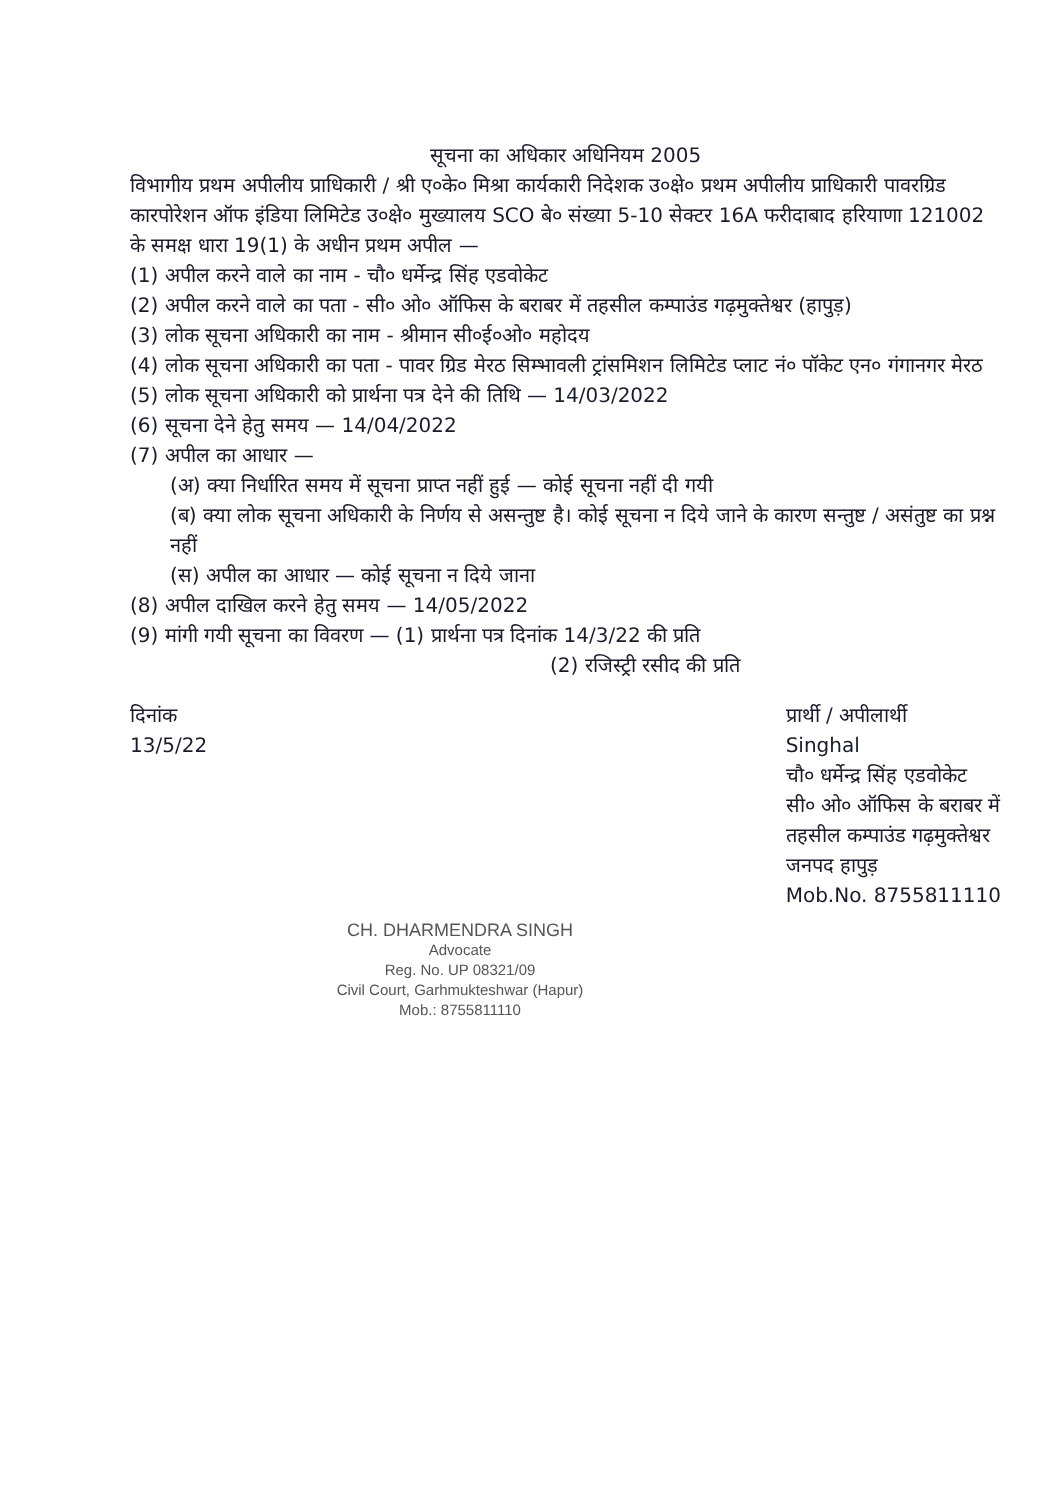सूचना का अधिकार अधिनियम 2005
विभागीय प्रथम अपीलीय प्राधिकारी / श्री ए०के० मिश्रा कार्यकारी निदेशक उ०क्षे० प्रथम अपीलीय प्राधिकारी पावरग्रिड कारपोरेशन ऑफ इंडिया लिमिटेड उ०क्षे० मुख्यालय SCO बे० संख्या 5-10 सेक्टर 16A फरीदाबाद हरियाणा 121002 के समक्ष धारा 19(1) के अधीन प्रथम अपील —
(1) अपील करने वाले का नाम - चौ० धर्मेन्द्र सिंह एडवोकेट
(2) अपील करने वाले का पता - सी० ओ० ऑफिस के बराबर में तहसील कम्पाउंड गढ़मुक्तेश्वर (हापुड़)
(3) लोक सूचना अधिकारी का नाम - श्रीमान सी०ई०ओ० महोदय
(4) लोक सूचना अधिकारी का पता - पावर ग्रिड मेरठ सिम्भावली ट्रांसमिशन लिमिटेड प्लाट नं० पॉकेट एन० गंगानगर मेरठ
(5) लोक सूचना अधिकारी को प्रार्थना पत्र देने की तिथि — 14/03/2022
(6) सूचना देने हेतु समय — 14/04/2022
(7) अपील का आधार —
(अ) क्या निर्धारित समय में सूचना प्राप्त नहीं हुई — कोई सूचना नहीं दी गयी
(ब) क्या लोक सूचना अधिकारी के निर्णय से असन्तुष्ट है। कोई सूचना न दिये जाने के कारण सन्तुष्ट / असंतुष्ट का प्रश्न नहीं
(स) अपील का आधार — कोई सूचना न दिये जाना
(8) अपील दाखिल करने हेतु समय — 14/05/2022
(9) मांगी गयी सूचना का विवरण — (1) प्रार्थना पत्र दिनांक 14/3/22 की प्रति
(2) रजिस्ट्री रसीद की प्रति
दिनांक
13/5/22
प्रार्थी / अपीलार्थी
Singhal
चौ० धर्मेन्द्र सिंह एडवोकेट
सी० ओ० ऑफिस के बराबर में
तहसील कम्पाउंड गढ़मुक्तेश्वर
जनपद हापुड़
Mob.No. 8755811110
CH. DHARMENDRA SINGH
Advocate
Reg. No. UP 08321/09
Civil Court, Garhmukteshwar (Hapur)
Mob.: 8755811110